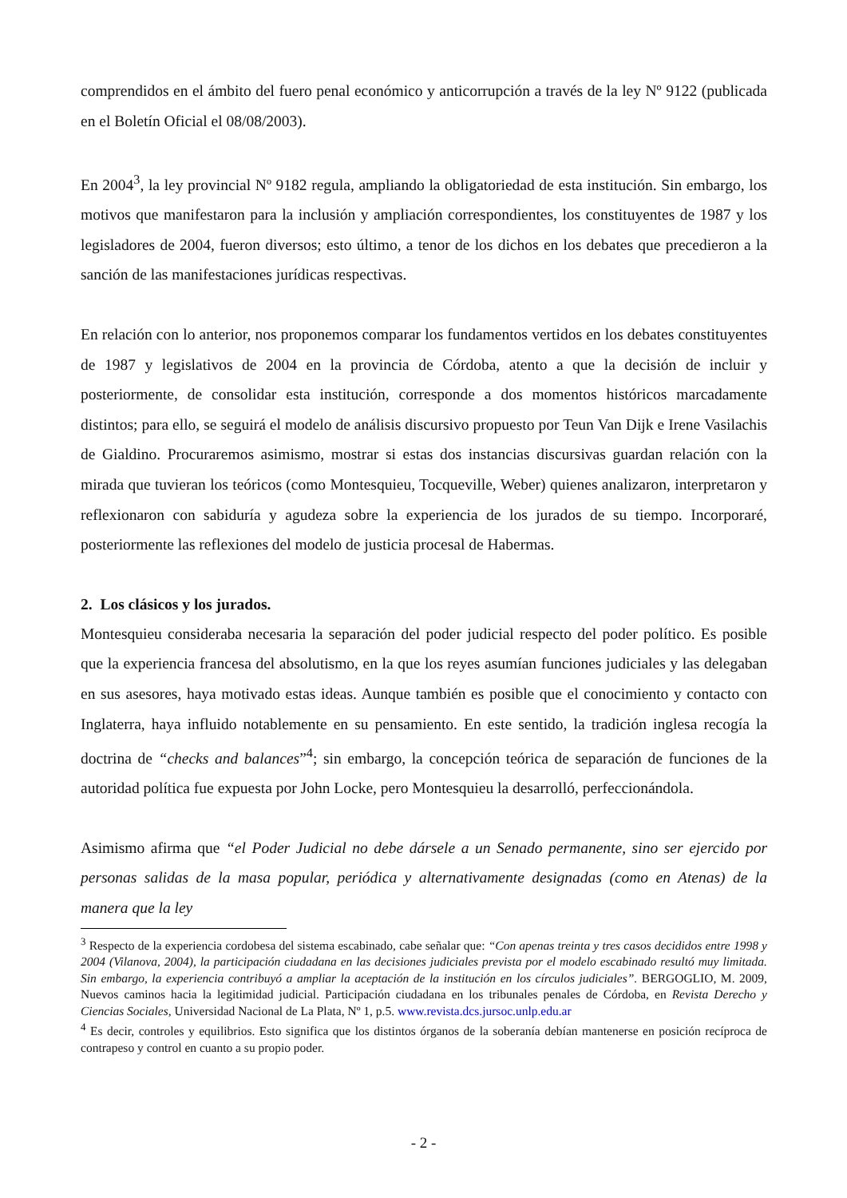comprendidos en el ámbito del fuero penal económico y anticorrupción a través de la ley Nº 9122 (publicada en el Boletín Oficial el 08/08/2003).
En 2004<sup>3</sup>, la ley provincial Nº 9182 regula, ampliando la obligatoriedad de esta institución. Sin embargo, los motivos que manifestaron para la inclusión y ampliación correspondientes, los constituyentes de 1987 y los legisladores de 2004, fueron diversos; esto último, a tenor de los dichos en los debates que precedieron a la sanción de las manifestaciones jurídicas respectivas.
En relación con lo anterior, nos proponemos comparar los fundamentos vertidos en los debates constituyentes de 1987 y legislativos de 2004 en la provincia de Córdoba, atento a que la decisión de incluir y posteriormente, de consolidar esta institución, corresponde a dos momentos históricos marcadamente distintos; para ello, se seguirá el modelo de análisis discursivo propuesto por Teun Van Dijk e Irene Vasilachis de Gialdino. Procuraremos asimismo, mostrar si estas dos instancias discursivas guardan relación con la mirada que tuvieran los teóricos (como Montesquieu, Tocqueville, Weber) quienes analizaron, interpretaron y reflexionaron con sabiduría y agudeza sobre la experiencia de los jurados de su tiempo. Incorporaré, posteriormente las reflexiones del modelo de justicia procesal de Habermas.
2. Los clásicos y los jurados.
Montesquieu consideraba necesaria la separación del poder judicial respecto del poder político. Es posible que la experiencia francesa del absolutismo, en la que los reyes asumían funciones judiciales y las delegaban en sus asesores, haya motivado estas ideas. Aunque también es posible que el conocimiento y contacto con Inglaterra, haya influido notablemente en su pensamiento. En este sentido, la tradición inglesa recogía la doctrina de “checks and balances”<sup>4</sup>; sin embargo, la concepción teórica de separación de funciones de la autoridad política fue expuesta por John Locke, pero Montesquieu la desarrolló, perfeccionándola.
Asimismo afirma que “el Poder Judicial no debe dársele a un Senado permanente, sino ser ejercido por personas salidas de la masa popular, periódica y alternativamente designadas (como en Atenas) de la manera que la ley
<sup>3</sup> Respecto de la experiencia cordobesa del sistema escabinado, cabe señalar que: “Con apenas treinta y tres casos decididos entre 1998 y 2004 (Vilanova, 2004), la participación ciudadana en las decisiones judiciales prevista por el modelo escabinado resultó muy limitada. Sin embargo, la experiencia contribuyó a ampliar la aceptación de la institución en los círculos judiciales”. BERGOGLIO, M. 2009, Nuevos caminos hacia la legitimidad judicial. Participación ciudadana en los tribunales penales de Córdoba, en Revista Derecho y Ciencias Sociales, Universidad Nacional de La Plata, Nº 1, p.5. www.revista.dcs.jursoc.unlp.edu.ar
<sup>4</sup> Es decir, controles y equilibrios. Esto significa que los distintos órganos de la soberanía debían mantenerse en posición recíproca de contrapeso y control en cuanto a su propio poder.
- 2 -